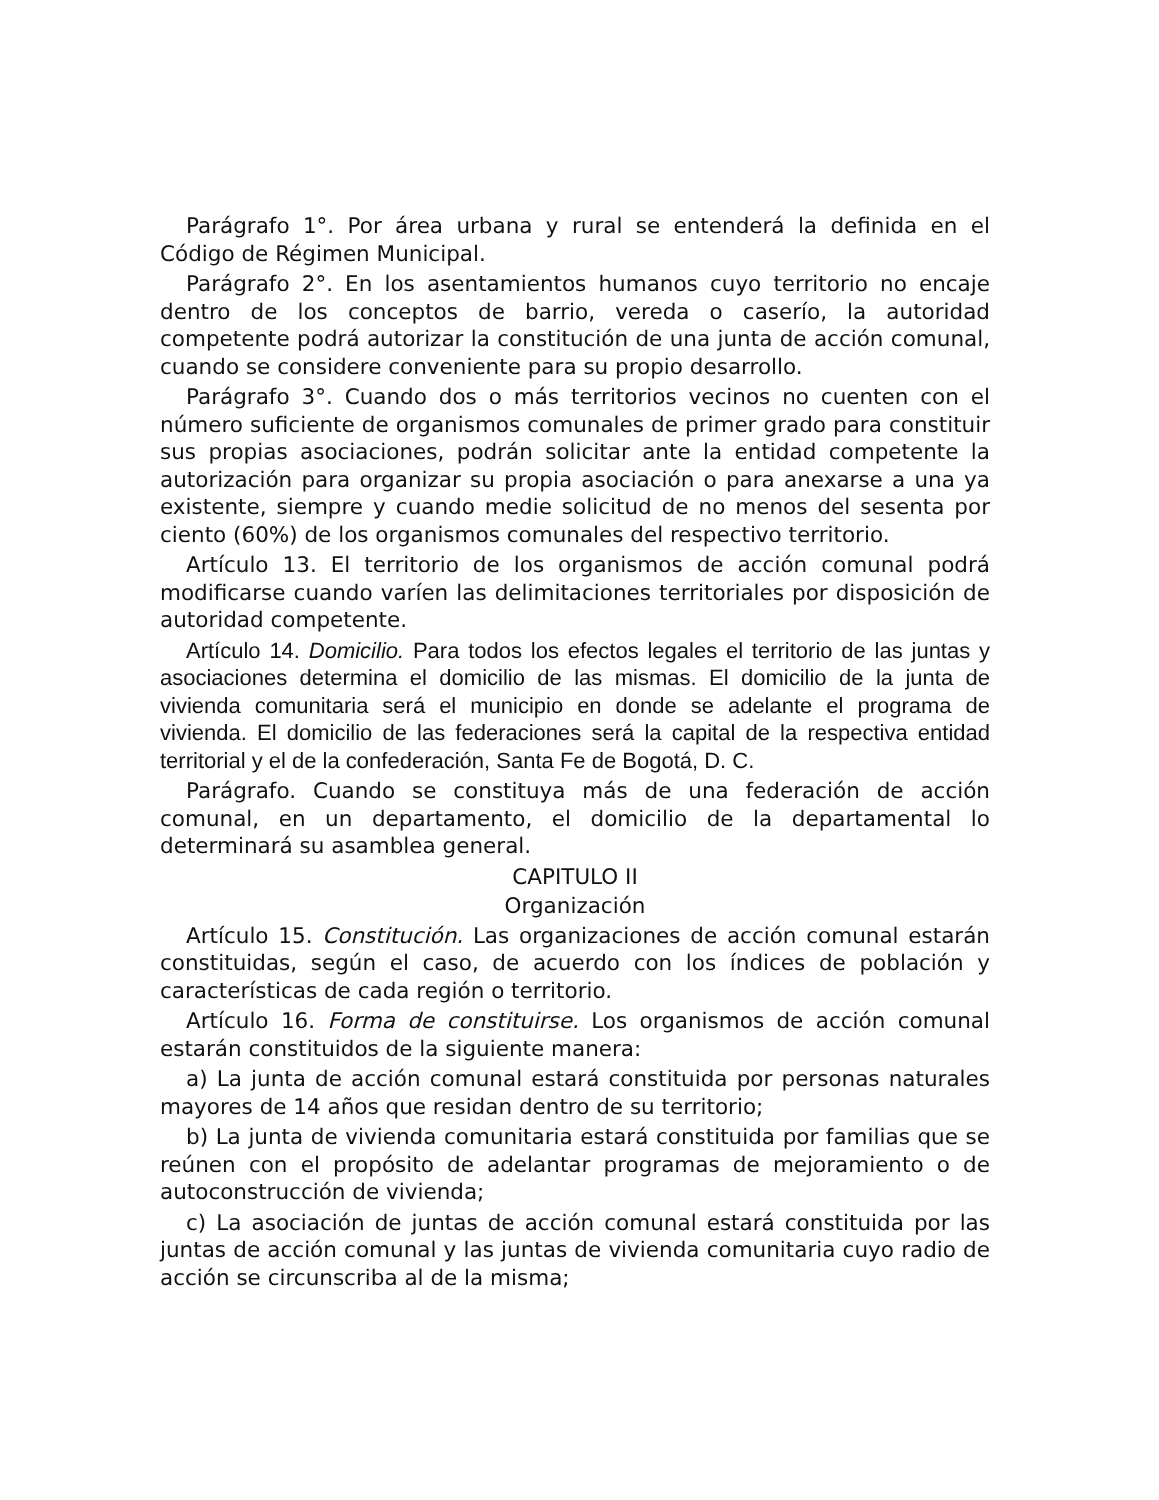Parágrafo 1°. Por área urbana y rural se entenderá la definida en el Código de Régimen Municipal.
Parágrafo 2°. En los asentamientos humanos cuyo territorio no encaje dentro de los conceptos de barrio, vereda o caserío, la autoridad competente podrá autorizar la constitución de una junta de acción comunal, cuando se considere conveniente para su propio desarrollo.
Parágrafo 3°. Cuando dos o más territorios vecinos no cuenten con el número suficiente de organismos comunales de primer grado para constituir sus propias asociaciones, podrán solicitar ante la entidad competente la autorización para organizar su propia asociación o para anexarse a una ya existente, siempre y cuando medie solicitud de no menos del sesenta por ciento (60%) de los organismos comunales del respectivo territorio.
Artículo 13. El territorio de los organismos de acción comunal podrá modificarse cuando varíen las delimitaciones territoriales por disposición de autoridad competente.
Artículo 14. Domicilio. Para todos los efectos legales el territorio de las juntas y asociaciones determina el domicilio de las mismas. El domicilio de la junta de vivienda comunitaria será el municipio en donde se adelante el programa de vivienda. El domicilio de las federaciones será la capital de la respectiva entidad territorial y el de la confederación, Santa Fe de Bogotá, D. C.
Parágrafo. Cuando se constituya más de una federación de acción comunal, en un departamento, el domicilio de la departamental lo determinará su asamblea general.
CAPITULO II
Organización
Artículo 15. Constitución. Las organizaciones de acción comunal estarán constituidas, según el caso, de acuerdo con los índices de población y características de cada región o territorio.
Artículo 16. Forma de constituirse. Los organismos de acción comunal estarán constituidos de la siguiente manera:
a) La junta de acción comunal estará constituida por personas naturales mayores de 14 años que residan dentro de su territorio;
b) La junta de vivienda comunitaria estará constituida por familias que se reúnen con el propósito de adelantar programas de mejoramiento o de autoconstrucción de vivienda;
c) La asociación de juntas de acción comunal estará constituida por las juntas de acción comunal y las juntas de vivienda comunitaria cuyo radio de acción se circunscriba al de la misma;